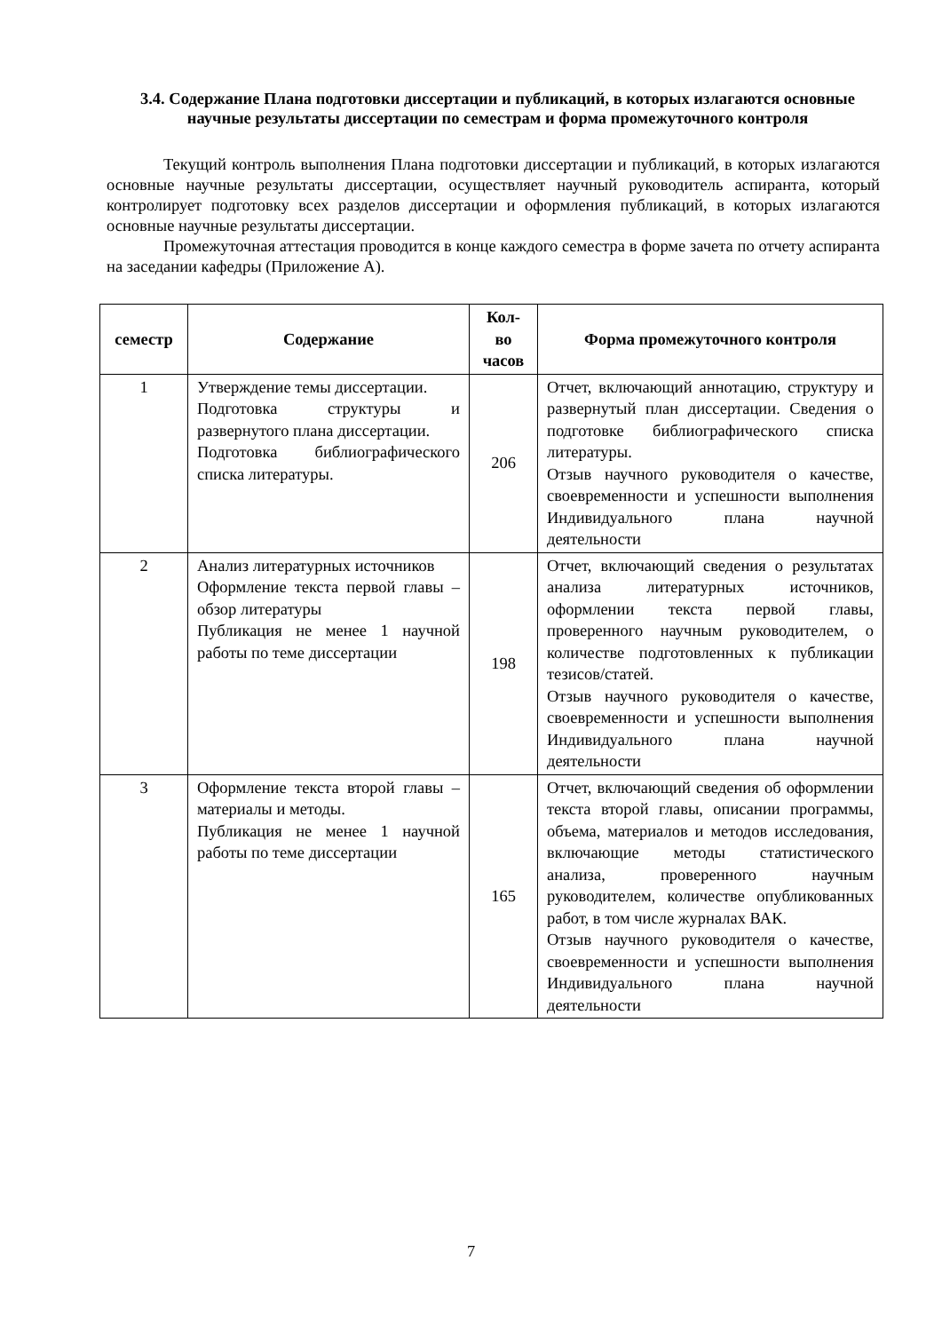3.4. Содержание Плана подготовки диссертации и публикаций, в которых излагаются основные научные результаты диссертации по семестрам и форма промежуточного контроля
Текущий контроль выполнения Плана подготовки диссертации и публикаций, в которых излагаются основные научные результаты диссертации, осуществляет научный руководитель аспиранта, который контролирует подготовку всех разделов диссертации и оформления публикаций, в которых излагаются основные научные результаты диссертации.
Промежуточная аттестация проводится в конце каждого семестра в форме зачета по отчету аспиранта на заседании кафедры (Приложение А).
| семестр | Содержание | Кол-во часов | Форма промежуточного контроля |
| --- | --- | --- | --- |
| 1 | Утверждение темы диссертации. Подготовка структуры и развернутого плана диссертации. Подготовка библиографического списка литературы. | 206 | Отчет, включающий аннотацию, структуру и развернутый план диссертации. Сведения о подготовке библиографического списка литературы. Отзыв научного руководителя о качестве, своевременности и успешности выполнения Индивидуального плана научной деятельности |
| 2 | Анализ литературных источников Оформление текста первой главы – обзор литературы Публикация не менее 1 научной работы по теме диссертации | 198 | Отчет, включающий сведения о результатах анализа литературных источников, оформлении текста первой главы, проверенного научным руководителем, о количестве подготовленных к публикации тезисов/статей. Отзыв научного руководителя о качестве, своевременности и успешности выполнения Индивидуального плана научной деятельности |
| 3 | Оформление текста второй главы – материалы и методы. Публикация не менее 1 научной работы по теме диссертации | 165 | Отчет, включающий сведения об оформлении текста второй главы, описании программы, объема, материалов и методов исследования, включающие методы статистического анализа, проверенного научным руководителем, количестве опубликованных работ, в том числе журналах ВАК. Отзыв научного руководителя о качестве, своевременности и успешности выполнения Индивидуального плана научной деятельности |
7